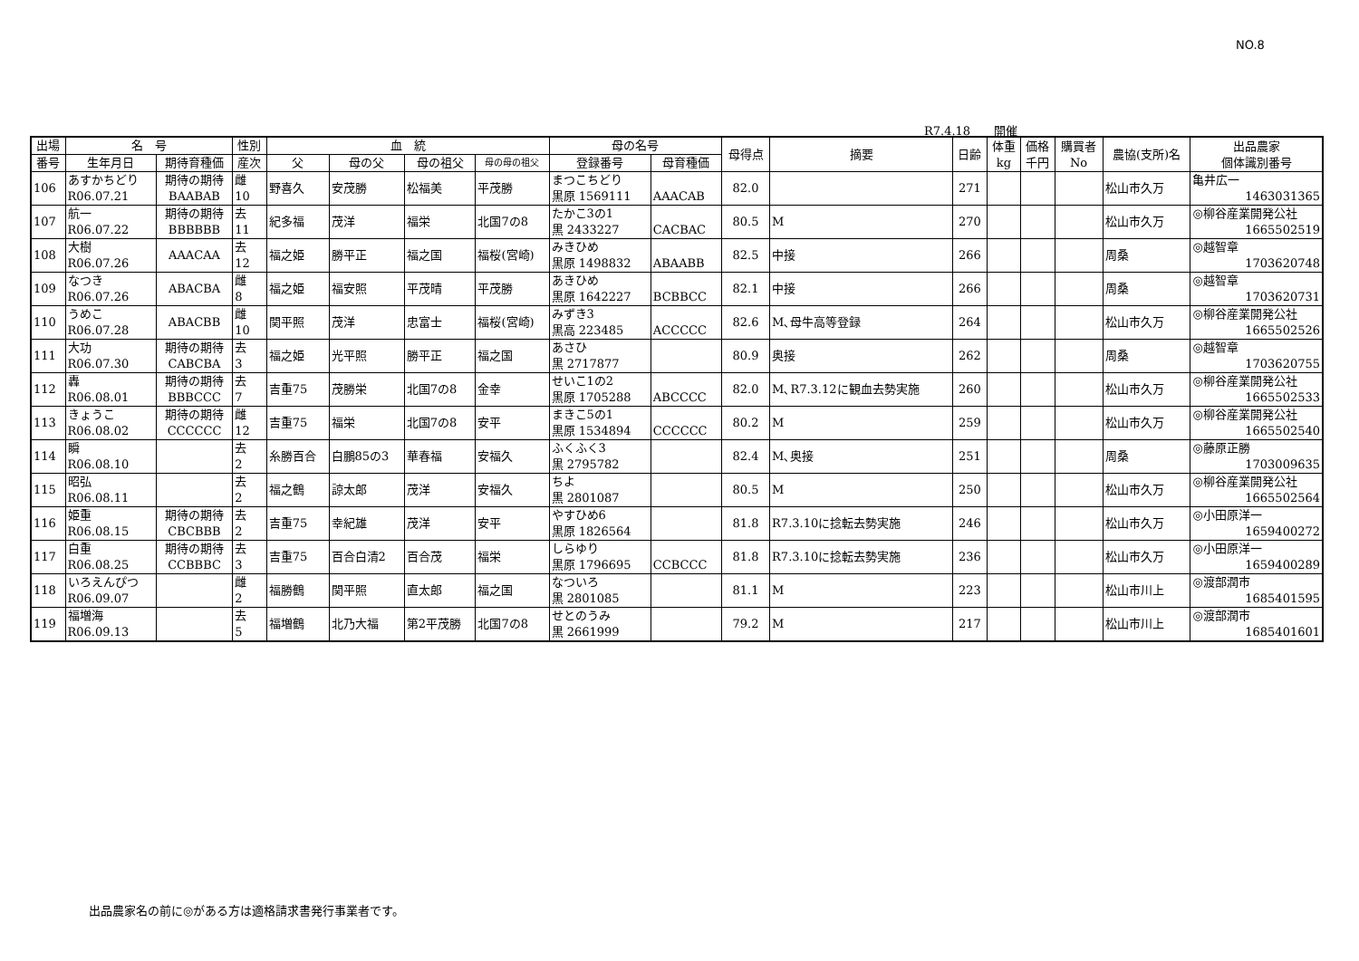NO.8
R7.4.18　　開催
| 出場 | 名 号 | | 性別 | 血 統 | | | | 母の名号 | | 母得点 | 摘要 | 日齢 | 体重 kg | 価格 千円 | 購買者 No | 農協(支所)名 | 出品農家 個体識別番号 |
| --- | --- | --- | --- | --- | --- | --- | --- | --- | --- | --- | --- | --- | --- | --- | --- | --- | --- |
| 番号 | 生年月日 | 期待育種価 | 産次 | 父 | 母の父 | 母の祖父 | 母の母の祖父 | 登録番号 | 母育種価 | | | | | | | | |
| 106 | あすかちどり R06.07.21 | 期待の期待 BAABAB | 雌 10 | 野喜久 | 安茂勝 | 松福美 | 平茂勝 | まつこちどり 黒原 1569111 | AAACAB | 82.0 | | 271 | | | | 松山市久万 | 亀井広一 1463031365 |
| 107 | 航一 R06.07.22 | 期待の期待 BBBBBB | 去 11 | 紀多福 | 茂洋 | 福栄 | 北国7の8 | たかこ3の1 黒 2433227 | CACBAC | 80.5 | M | 270 | | | | 松山市久万 | ◎柳谷産業開発公社 1665502519 |
| 108 | 大樹 R06.07.26 | AAACAA | 去 12 | 福之姫 | 勝平正 | 福之国 | 福桜(宮崎) | みきひめ 黒原 1498832 | ABAABB | 82.5 | 中接 | 266 | | | | 周桑 | ◎越智章 1703620748 |
| 109 | なつき R06.07.26 | ABACBA | 雌 8 | 福之姫 | 福安照 | 平茂晴 | 平茂勝 | あきひめ 黒原 1642227 | BCBBCC | 82.1 | 中接 | 266 | | | | 周桑 | ◎越智章 1703620731 |
| 110 | うめこ R06.07.28 | ABACBB | 雌 10 | 関平照 | 茂洋 | 忠富士 | 福桜(宮崎) | みずき3 黒高 223485 | ACCCCC | 82.6 | M､母牛高等登録 | 264 | | | | 松山市久万 | ◎柳谷産業開発公社 1665502526 |
| 111 | 大功 R06.07.30 | 期待の期待 CABCBA | 去 3 | 福之姫 | 光平照 | 勝平正 | 福之国 | あさひ 黒 2717877 | | 80.9 | 奥接 | 262 | | | | 周桑 | ◎越智章 1703620755 |
| 112 | 轟 R06.08.01 | 期待の期待 BBBCCC | 去 7 | 吉重75 | 茂勝栄 | 北国7の8 | 金幸 | せいこ1の2 黒原 1705288 | ABCCCC | 82.0 | M､R7.3.12に観血去勢実施 | 260 | | | | 松山市久万 | ◎柳谷産業開発公社 1665502533 |
| 113 | きょうこ R06.08.02 | 期待の期待 CCCCCC | 雌 12 | 吉重75 | 福栄 | 北国7の8 | 安平 | まきこ5の1 黒原 1534894 | CCCCCC | 80.2 | M | 259 | | | | 松山市久万 | ◎柳谷産業開発公社 1665502540 |
| 114 | 瞬 R06.08.10 | | 去 2 | 糸勝百合 | 白鵬85の3 | 華春福 | 安福久 | ふくふく3 黒 2795782 | | 82.4 | M､奥接 | 251 | | | | 周桑 | ◎藤原正勝 1703009635 |
| 115 | 昭弘 R06.08.11 | | 去 2 | 福之鶴 | 諒太郎 | 茂洋 | 安福久 | ちよ 黒 2801087 | | 80.5 | M | 250 | | | | 松山市久万 | ◎柳谷産業開発公社 1665502564 |
| 116 | 姫重 R06.08.15 | 期待の期待 CBCBBB | 去 2 | 吉重75 | 幸紀雄 | 茂洋 | 安平 | やすひめ6 黒原 1826564 | | 81.8 | R7.3.10に捻転去勢実施 | 246 | | | | 松山市久万 | ◎小田原洋一 1659400272 |
| 117 | 白重 R06.08.25 | 期待の期待 CCBBBC | 去 3 | 吉重75 | 百合白清2 | 百合茂 | 福栄 | しらゆり 黒原 1796695 | CCBCCC | 81.8 | R7.3.10に捻転去勢実施 | 236 | | | | 松山市久万 | ◎小田原洋一 1659400289 |
| 118 | いろえんぴつ R06.09.07 | | 雌 2 | 福勝鶴 | 関平照 | 直太郎 | 福之国 | なついろ 黒 2801085 | | 81.1 | M | 223 | | | | 松山市川上 | ◎渡部潤市 1685401595 |
| 119 | 福増海 R06.09.13 | | 去 5 | 福増鶴 | 北乃大福 | 第2平茂勝 | 北国7の8 | せとのうみ 黒 2661999 | | 79.2 | M | 217 | | | | 松山市川上 | ◎渡部潤市 1685401601 |
出品農家名の前に◎がある方は適格請求書発行事業者です。